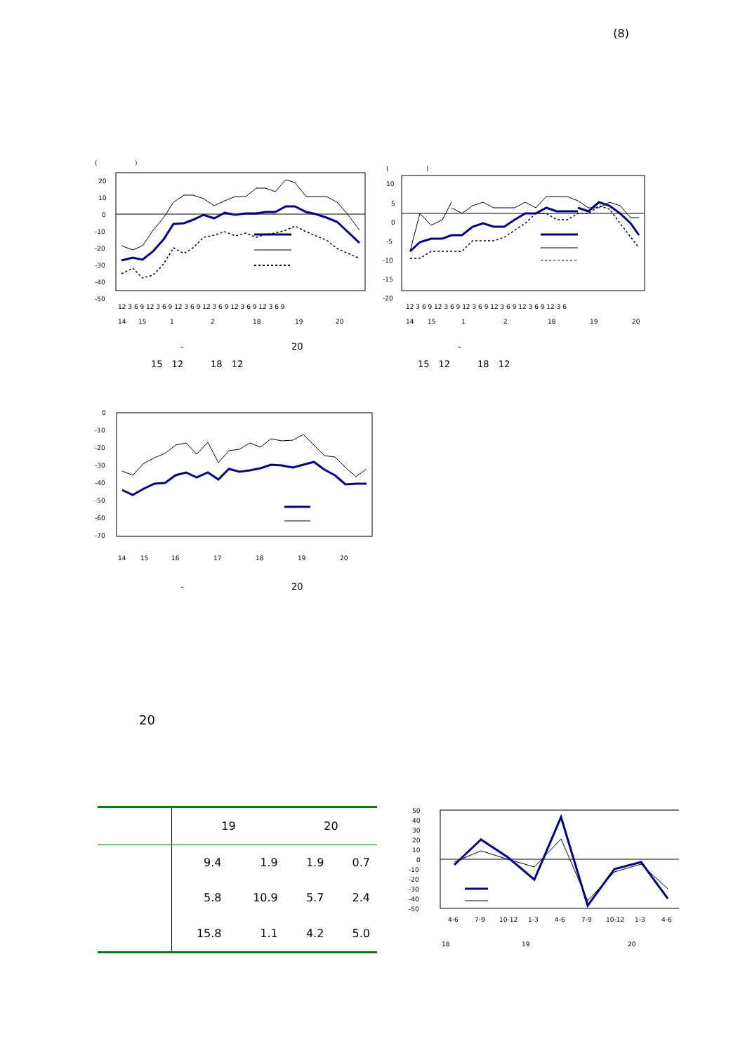(8)
(
)
20
10
0
-10
-20
-30
-40
-50
12 3 6 9 12 3 6 9 12 3 6 9 12 3 6 9 12 3 6 9 12 3 6 9
14
15
1
2
18
19
20
-
20
15　12　　　18　12
(
)
10
5
0
-5
-10
-15
-20
12 3 6 9 12 3 6 9 12 3 6 9 12 3 6 9 12 3 6 9 12 3 6
14
15
1
2
18
19
20
-
15　12　　　18　12
0
-10
-20
-30
-40
-50
-60
-70
14
15
16
17
18
19
20
-
20
20
| | 19 | | 20 | |
| --- | --- | --- | --- | --- |
| | 9.4 | 1.9 | 1.9 | 0.7 |
| | 5.8 | 10.9 | 5.7 | 2.4 |
| | 15.8 | 1.1 | 4.2 | 5.0 |
50
40
30
20
10
0
-10
-20
-30
-40
-50
4-6
7-9
10-12
1-3
4-6
7-9
10-12
1-3
4-6
18
19
20